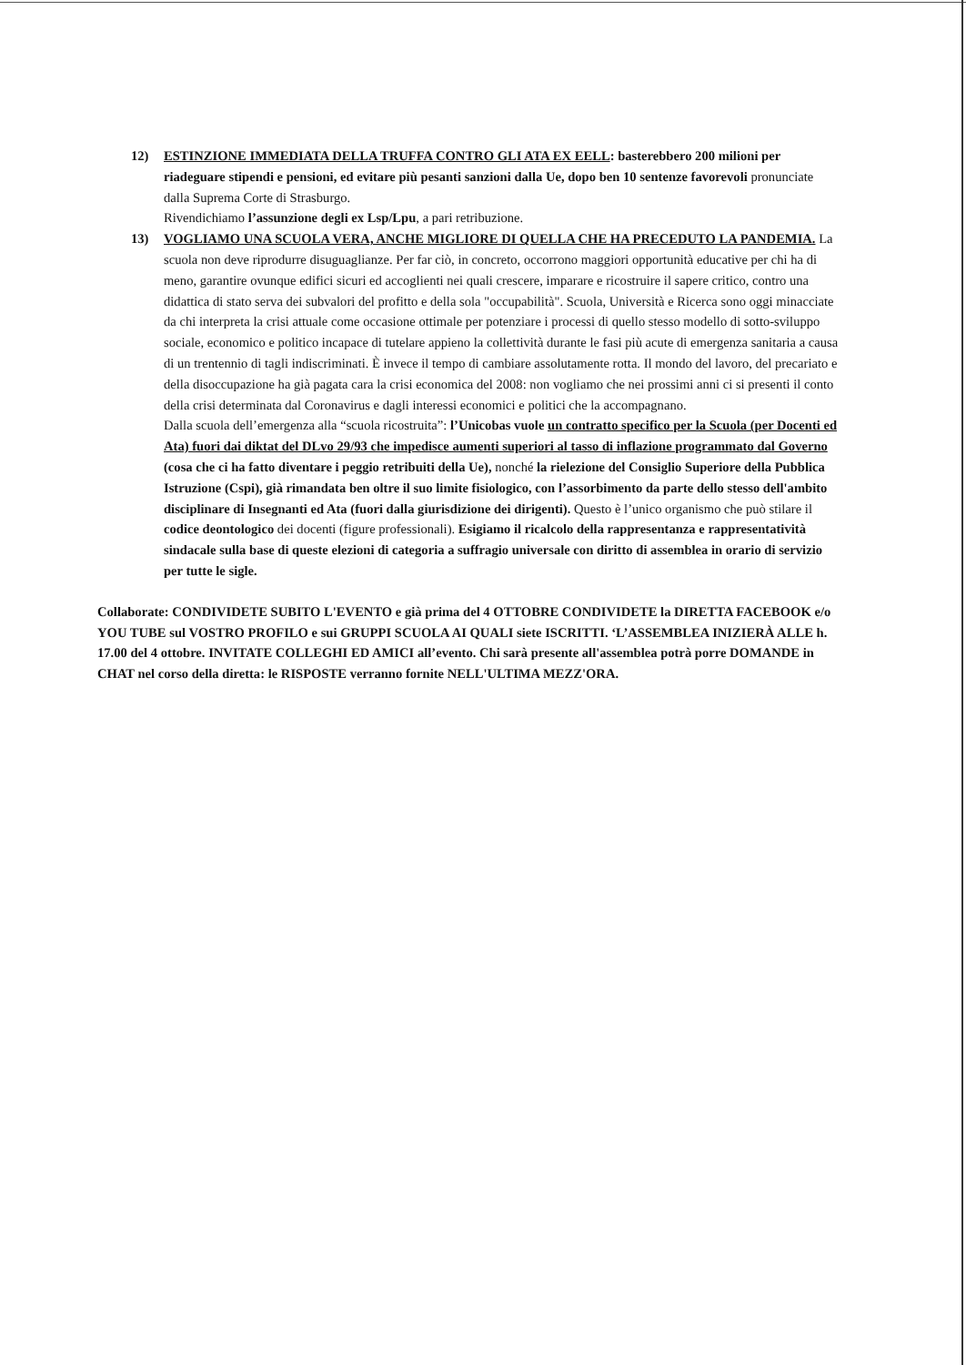12) ESTINZIONE IMMEDIATA DELLA TRUFFA CONTRO GLI ATA EX EELL: basterebbero 200 milioni per riadeguare stipendi e pensioni, ed evitare più pesanti sanzioni dalla Ue, dopo ben 10 sentenze favorevoli pronunciate dalla Suprema Corte di Strasburgo.
Rivendichiamo l’assunzione degli ex Lsp/Lpu, a pari retribuzione.
13) VOGLIAMO UNA SCUOLA VERA, ANCHE MIGLIORE DI QUELLA CHE HA PRECEDUTO LA PANDEMIA. La scuola non deve riprodurre disuguaglianze. Per far ciò, in concreto, occorrono maggiori opportunità educative per chi ha di meno, garantire ovunque edifici sicuri ed accoglienti nei quali crescere, imparare e ricostruire il sapere critico, contro una didattica di stato serva dei subvalori del profitto e della sola "occupabilità". Scuola, Università e Ricerca sono oggi minacciate da chi interpreta la crisi attuale come occasione ottimale per potenziare i processi di quello stesso modello di sotto-sviluppo sociale, economico e politico incapace di tutelare appieno la collettività durante le fasi più acute di emergenza sanitaria a causa di un trentennio di tagli indiscriminati. È invece il tempo di cambiare assolutamente rotta. Il mondo del lavoro, del precariato e della disoccupazione ha già pagata cara la crisi economica del 2008: non vogliamo che nei prossimi anni ci si presenti il conto della crisi determinata dal Coronavirus e dagli interessi economici e politici che la accompagnano.
Dalla scuola dell’emergenza alla “scuola ricostruita”: l’Unicobas vuole un contratto specifico per la Scuola (per Docenti ed Ata) fuori dai diktat del DLvo 29/93 che impedisce aumenti superiori al tasso di inflazione programmato dal Governo (cosa che ci ha fatto diventare i peggio retribuiti della Ue), nonché la rielezione del Consiglio Superiore della Pubblica Istruzione (Cspi), già rimandata ben oltre il suo limite fisiologico, con l’assorbimento da parte dello stesso dell'ambito disciplinare di Insegnanti ed Ata (fuori dalla giurisdizione dei dirigenti). Questo è l’unico organismo che può stilare il codice deontologico dei docenti (figure professionali). Esigiamo il ricalcolo della rappresentanza e rappresentatività sindacale sulla base di queste elezioni di categoria a suffragio universale con diritto di assemblea in orario di servizio per tutte le sigle.
Collaborate: CONDIVIDETE SUBITO L'EVENTO e già prima del 4 OTTOBRE CONDIVIDETE la DIRETTA FACEBOOK e/o YOU TUBE sul VOSTRO PROFILO e sui GRUPPI SCUOLA AI QUALI siete ISCRITTI. ‘L’ASSEMBLEA INIZIERÀ ALLE h. 17.00 del 4 ottobre. INVITATE COLLEGHI ED AMICI all’evento. Chi sarà presente all'assemblea potrà porre DOMANDE in CHAT nel corso della diretta: le RISPOSTE verranno fornite NELL'ULTIMA MEZZ'ORA.